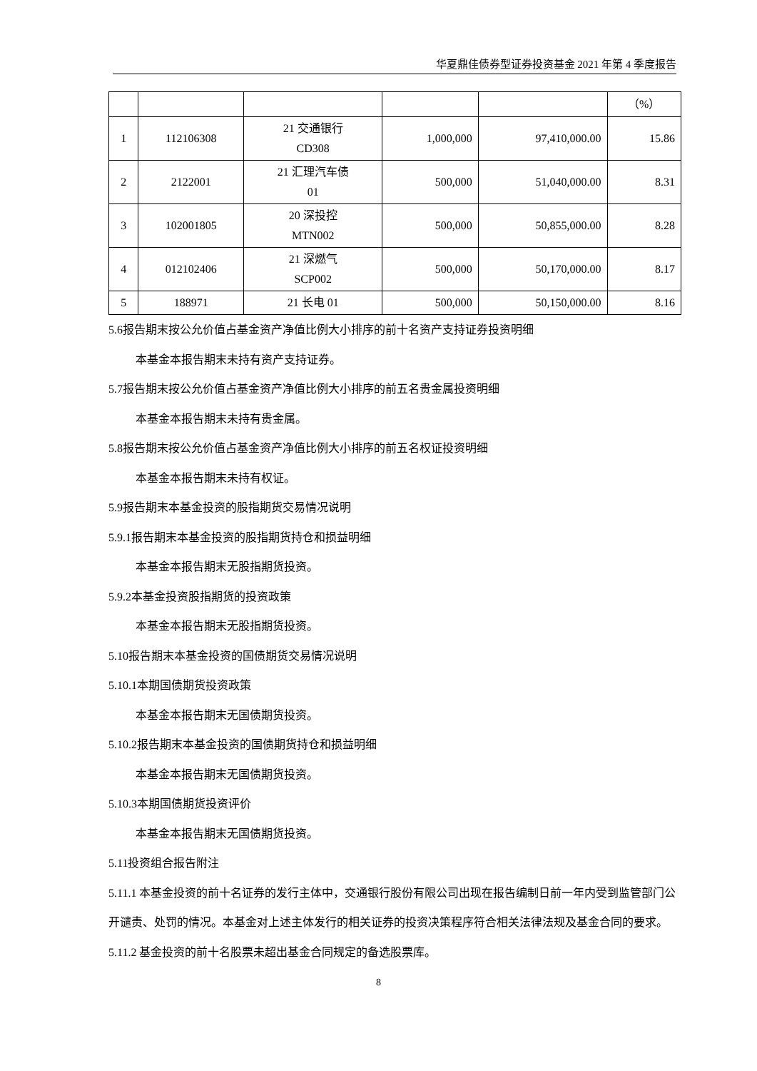华夏鼎佳债券型证券投资基金 2021 年第 4 季度报告
| | | | | | （%） |
| 1 | 112106308 | 21 交通银行 CD308 | 1,000,000 | 97,410,000.00 | 15.86 |
| 2 | 2122001 | 21 汇理汽车债 01 | 500,000 | 51,040,000.00 | 8.31 |
| 3 | 102001805 | 20 深投控 MTN002 | 500,000 | 50,855,000.00 | 8.28 |
| 4 | 012102406 | 21 深燃气 SCP002 | 500,000 | 50,170,000.00 | 8.17 |
| 5 | 188971 | 21 长电 01 | 500,000 | 50,150,000.00 | 8.16 |
5.6报告期末按公允价值占基金资产净值比例大小排序的前十名资产支持证券投资明细
本基金本报告期末未持有资产支持证券。
5.7报告期末按公允价值占基金资产净值比例大小排序的前五名贵金属投资明细
本基金本报告期末未持有贵金属。
5.8报告期末按公允价值占基金资产净值比例大小排序的前五名权证投资明细
本基金本报告期末未持有权证。
5.9报告期末本基金投资的股指期货交易情况说明
5.9.1报告期末本基金投资的股指期货持仓和损益明细
本基金本报告期末无股指期货投资。
5.9.2本基金投资股指期货的投资政策
本基金本报告期末无股指期货投资。
5.10报告期末本基金投资的国债期货交易情况说明
5.10.1本期国债期货投资政策
本基金本报告期末无国债期货投资。
5.10.2报告期末本基金投资的国债期货持仓和损益明细
本基金本报告期末无国债期货投资。
5.10.3本期国债期货投资评价
本基金本报告期末无国债期货投资。
5.11投资组合报告附注
5.11.1 本基金投资的前十名证券的发行主体中，交通银行股份有限公司出现在报告编制日前一年内受到监管部门公开谴责、处罚的情况。本基金对上述主体发行的相关证券的投资决策程序符合相关法律法规及基金合同的要求。
5.11.2 基金投资的前十名股票未超出基金合同规定的备选股票库。
8